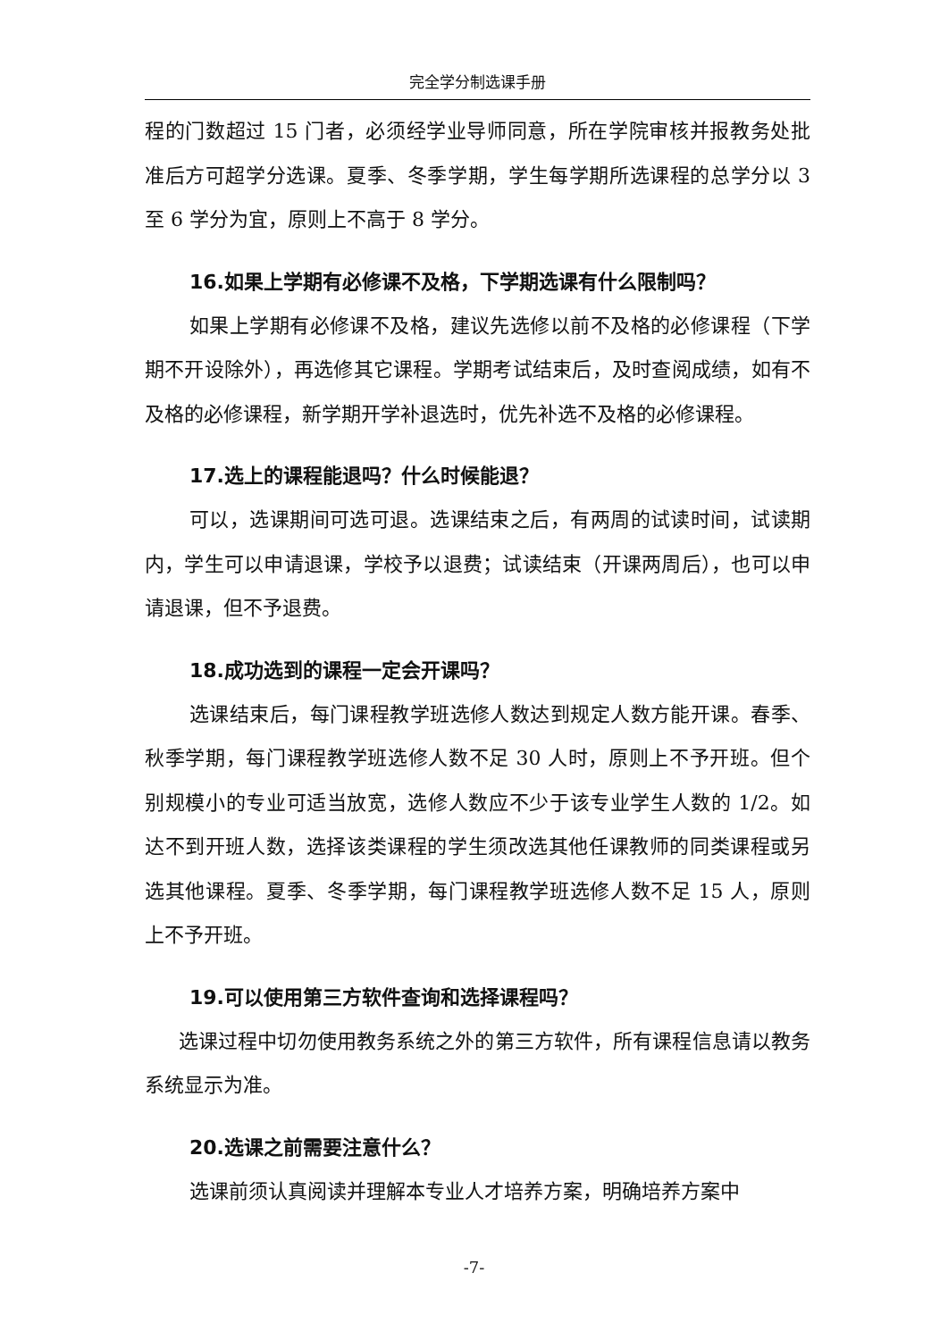完全学分制选课手册
程的门数超过 15 门者，必须经学业导师同意，所在学院审核并报教务处批准后方可超学分选课。夏季、冬季学期，学生每学期所选课程的总学分以 3 至 6 学分为宜，原则上不高于 8 学分。
16.如果上学期有必修课不及格，下学期选课有什么限制吗？
如果上学期有必修课不及格，建议先选修以前不及格的必修课程（下学期不开设除外），再选修其它课程。学期考试结束后，及时查阅成绩，如有不及格的必修课程，新学期开学补退选时，优先补选不及格的必修课程。
17.选上的课程能退吗？什么时候能退？
可以，选课期间可选可退。选课结束之后，有两周的试读时间，试读期内，学生可以申请退课，学校予以退费；试读结束（开课两周后），也可以申请退课，但不予退费。
18.成功选到的课程一定会开课吗？
选课结束后，每门课程教学班选修人数达到规定人数方能开课。春季、秋季学期，每门课程教学班选修人数不足 30 人时，原则上不予开班。但个别规模小的专业可适当放宽，选修人数应不少于该专业学生人数的 1/2。如达不到开班人数，选择该类课程的学生须改选其他任课教师的同类课程或另选其他课程。夏季、冬季学期，每门课程教学班选修人数不足 15 人，原则上不予开班。
19.可以使用第三方软件查询和选择课程吗？
选课过程中切勿使用教务系统之外的第三方软件，所有课程信息请以教务系统显示为准。
20.选课之前需要注意什么？
选课前须认真阅读并理解本专业人才培养方案，明确培养方案中
-7-